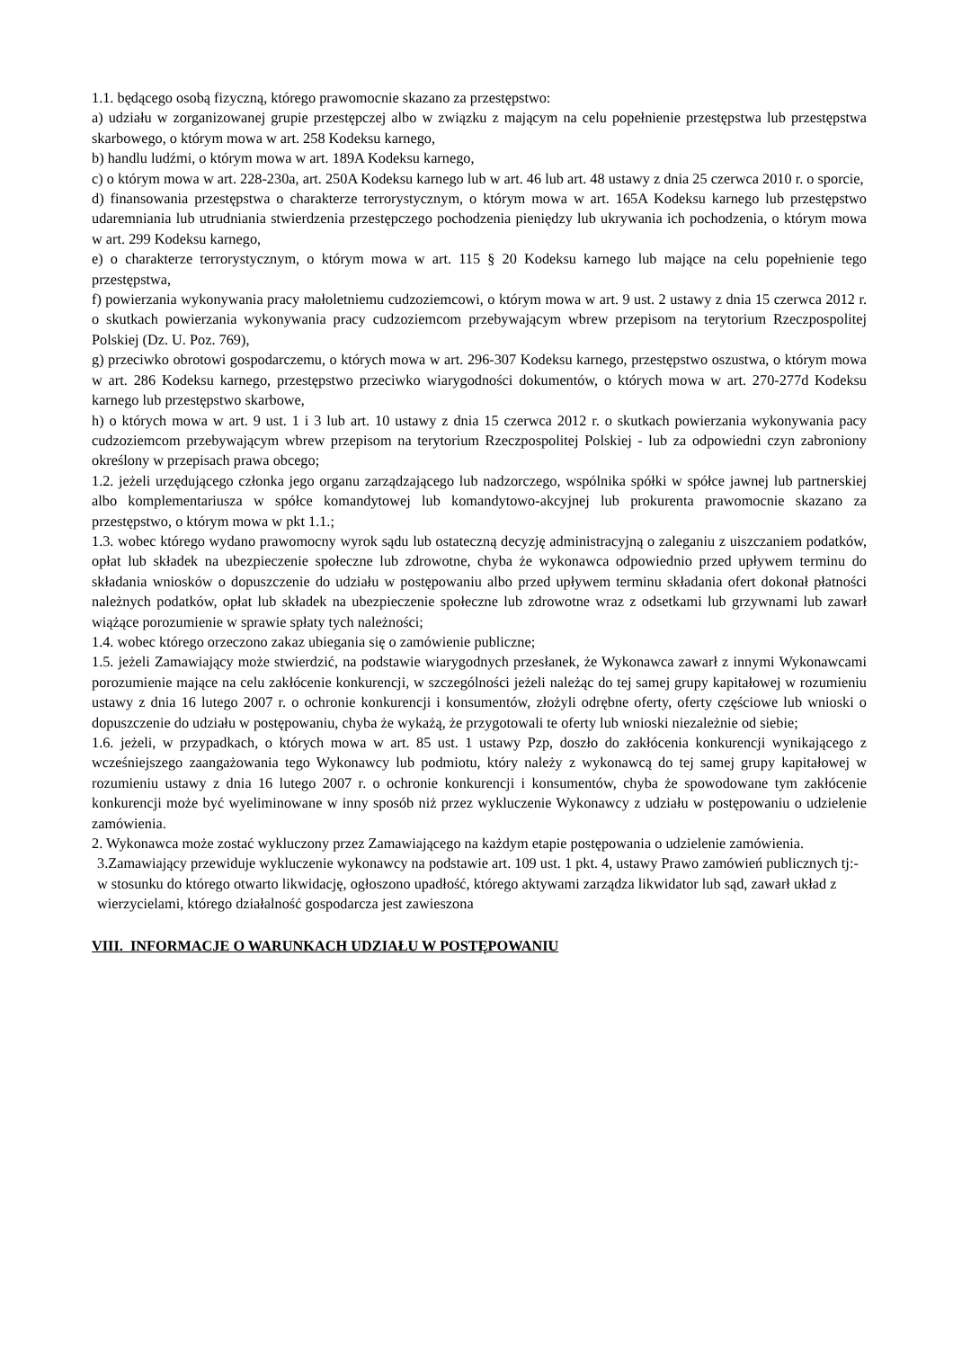1.1. będącego osobą fizyczną, którego prawomocnie skazano za przestępstwo:
a) udziału w zorganizowanej grupie przestępczej albo w związku z mającym na celu popełnienie przestępstwa lub przestępstwa skarbowego, o którym mowa w art. 258 Kodeksu karnego,
b) handlu ludźmi, o którym mowa w art. 189A Kodeksu karnego,
c) o którym mowa w art. 228-230a, art. 250A Kodeksu karnego lub w art. 46 lub art. 48 ustawy z dnia 25 czerwca 2010 r. o sporcie,
d) finansowania przestępstwa o charakterze terrorystycznym, o którym mowa w art. 165A Kodeksu karnego lub przestępstwo udaremniania lub utrudniania stwierdzenia przestępczego pochodzenia pieniędzy lub ukrywania ich pochodzenia, o którym mowa w art. 299 Kodeksu karnego,
e) o charakterze terrorystycznym, o którym mowa w art. 115 § 20 Kodeksu karnego lub mające na celu popełnienie tego przestępstwa,
f) powierzania wykonywania pracy małoletniemu cudzoziemcowi, o którym mowa w art. 9 ust. 2 ustawy z dnia 15 czerwca 2012 r. o skutkach powierzania wykonywania pracy cudzoziemcom przebywającym wbrew przepisom na terytorium Rzeczpospolitej Polskiej (Dz. U. Poz. 769),
g) przeciwko obrotowi gospodarczemu, o których mowa w art. 296-307 Kodeksu karnego, przestępstwo oszustwa, o którym mowa w art. 286 Kodeksu karnego, przestępstwo przeciwko wiarygodności dokumentów, o których mowa w art. 270-277d Kodeksu karnego lub przestępstwo skarbowe,
h) o których mowa w art. 9 ust. 1 i 3 lub art. 10 ustawy z dnia 15 czerwca 2012 r. o skutkach powierzania wykonywania pacy cudzoziemcom przebywającym wbrew przepisom na terytorium Rzeczpospolitej Polskiej - lub za odpowiedni czyn zabroniony określony w przepisach prawa obcego;
1.2. jeżeli urzędującego członka jego organu zarządzającego lub nadzorczego, wspólnika spółki w spółce jawnej lub partnerskiej albo komplementariusza w spółce komandytowej lub komandytowo-akcyjnej lub prokurenta prawomocnie skazano za przestępstwo, o którym mowa w pkt 1.1.;
1.3. wobec którego wydano prawomocny wyrok sądu lub ostateczną decyzję administracyjną o zaleganiu z uiszczaniem podatków, opłat lub składek na ubezpieczenie społeczne lub zdrowotne, chyba że wykonawca odpowiednio przed upływem terminu do składania wniosków o dopuszczenie do udziału w postępowaniu albo przed upływem terminu składania ofert dokonał płatności należnych podatków, opłat lub składek na ubezpieczenie społeczne lub zdrowotne wraz z odsetkami lub grzywnami lub zawarł wiążące porozumienie w sprawie spłaty tych należności;
1.4. wobec którego orzeczono zakaz ubiegania się o zamówienie publiczne;
1.5. jeżeli Zamawiający może stwierdzić, na podstawie wiarygodnych przesłanek, że Wykonawca zawarł z innymi Wykonawcami porozumienie mające na celu zakłócenie konkurencji, w szczególności jeżeli należąc do tej samej grupy kapitałowej w rozumieniu ustawy z dnia 16 lutego 2007 r. o ochronie konkurencji i konsumentów, złożyli odrębne oferty, oferty częściowe lub wnioski o dopuszczenie do udziału w postępowaniu, chyba że wykażą, że przygotowali te oferty lub wnioski niezależnie od siebie;
1.6. jeżeli, w przypadkach, o których mowa w art. 85 ust. 1 ustawy Pzp, doszło do zakłócenia konkurencji wynikającego z wcześniejszego zaangażowania tego Wykonawcy lub podmiotu, który należy z wykonawcą do tej samej grupy kapitałowej w rozumieniu ustawy z dnia 16 lutego 2007 r. o ochronie konkurencji i konsumentów, chyba że spowodowane tym zakłócenie konkurencji może być wyeliminowane w inny sposób niż przez wykluczenie Wykonawcy z udziału w postępowaniu o udzielenie zamówienia.
2. Wykonawca może zostać wykluczony przez Zamawiającego na każdym etapie postępowania o udzielenie zamówienia.
3.Zamawiający przewiduje wykluczenie wykonawcy na podstawie art. 109 ust. 1 pkt. 4, ustawy Prawo zamówień publicznych tj:-w stosunku do którego otwarto likwidację, ogłoszono upadłość, którego aktywami zarządza likwidator lub sąd, zawarł układ z wierzycielami, którego działalność gospodarcza jest zawieszona
VIII. INFORMACJE O WARUNKACH UDZIAŁU W POSTĘPOWANIU